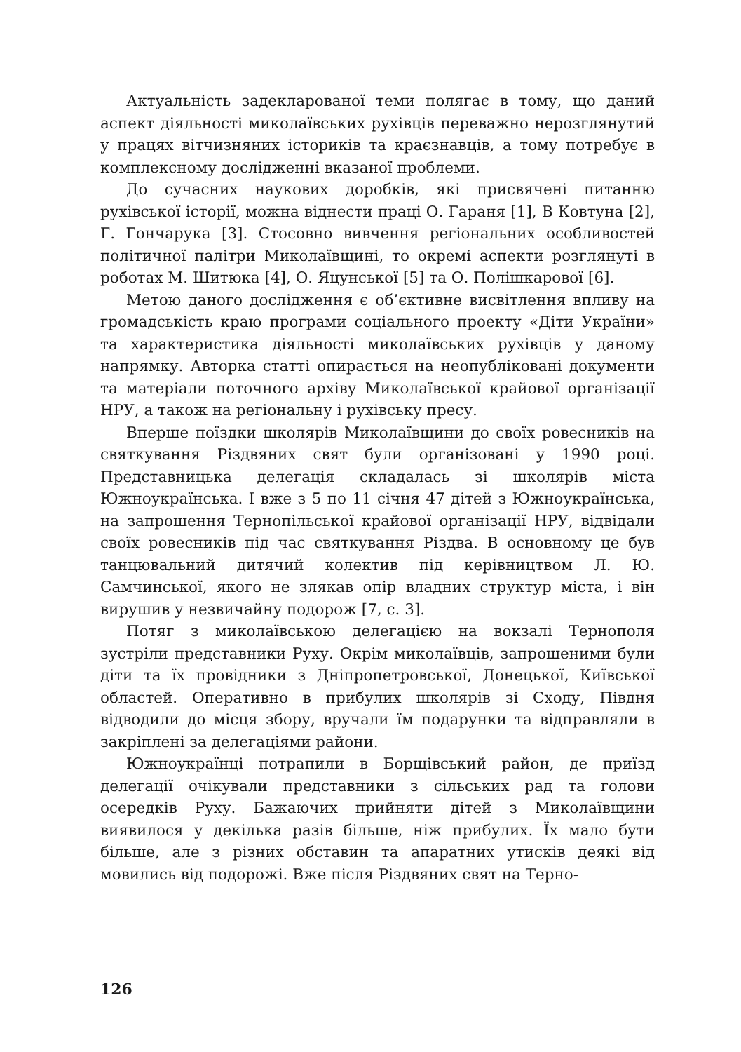Актуальність задекларованої теми полягає в тому, що даний аспект діяльності миколаївських рухівців переважно нерозглянутий у працях вітчизняних істориків та краєзнавців, а тому потребує в комплексному дослідженні вказаної проблеми.
До сучасних наукових доробків, які присвячені питанню рухівської історії, можна віднести праці О. Гараня [1], В Ковтуна [2], Г. Гончарука [3]. Стосовно вивчення регіональних особливостей політичної палітри Миколаївщині, то окремі аспекти розглянуті в роботах М. Шитюка [4], О. Яцунської [5] та О. Полішкарової [6].
Метою даного дослідження є об’єктивне висвітлення впливу на громадськість краю програми соціального проекту «Діти України» та характеристика діяльності миколаївських рухівців у даному напрямку. Авторка статті опирається на неопубліковані документи та матеріали поточного архіву Миколаївської крайової організації НРУ, а також на регіональну і рухівську пресу.
Вперше поїздки школярів Миколаївщини до своїх ровесників на святкування Різдвяних свят були організовані у 1990 році. Представницька делегація складалась зі школярів міста Южноукраїнська. І вже з 5 по 11 січня 47 дітей з Южноукраїнська, на запрошення Тернопільської крайової організації НРУ, відвідали своїх ровесників під час святкування Різдва. В основному це був танцювальний дитячий колектив під керівництвом Л. Ю. Самчинської, якого не злякав опір владних структур міста, і він вирушив у незвичайну подорож [7, с. 3].
Потяг з миколаївською делегацією на вокзалі Тернополя зустріли представники Руху. Окрім миколаївців, запрошеними були діти та їх провідники з Дніпропетровської, Донецької, Київської областей. Оперативно в прибулих школярів зі Сходу, Півдня відводили до місця збору, вручали їм подарунки та відправляли в закріплені за делегаціями райони.
Южноукраїнці потрапили в Борщівський район, де приїзд делегації очікували представники з сільських рад та голови осередків Руху. Бажаючих прийняти дітей з Миколаївщини виявилося у декілька разів більше, ніж прибулих. Їх мало бути більше, але з різних обставин та апаратних утисків деякі від мовились від подорожі. Вже після Різдвяних свят на Терно-
126